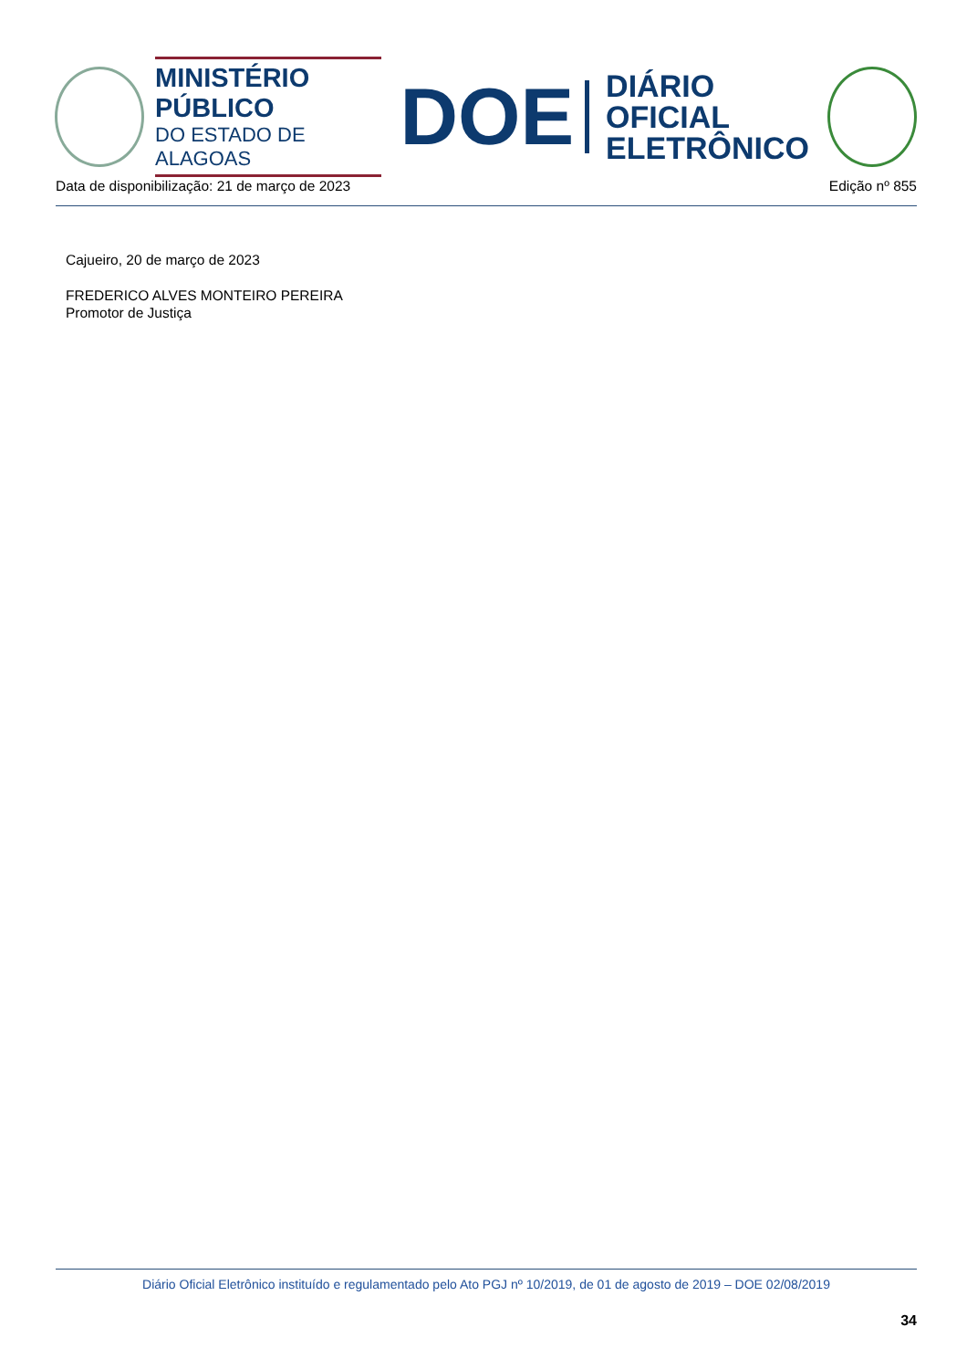MINISTÉRIO PÚBLICO
DO ESTADO DE ALAGOAS
DOE
DIÁRIO OFICIAL
ELETRÔNICO
Data de disponibilização: 21 de março de 2023 Edição nº 855
Cajueiro, 20 de março de 2023
FREDERICO ALVES MONTEIRO PEREIRA
Promotor de Justiça
Diário Oficial Eletrônico instituído e regulamentado pelo Ato PGJ nº 10/2019, de 01 de agosto de 2019 – DOE 02/08/2019
34